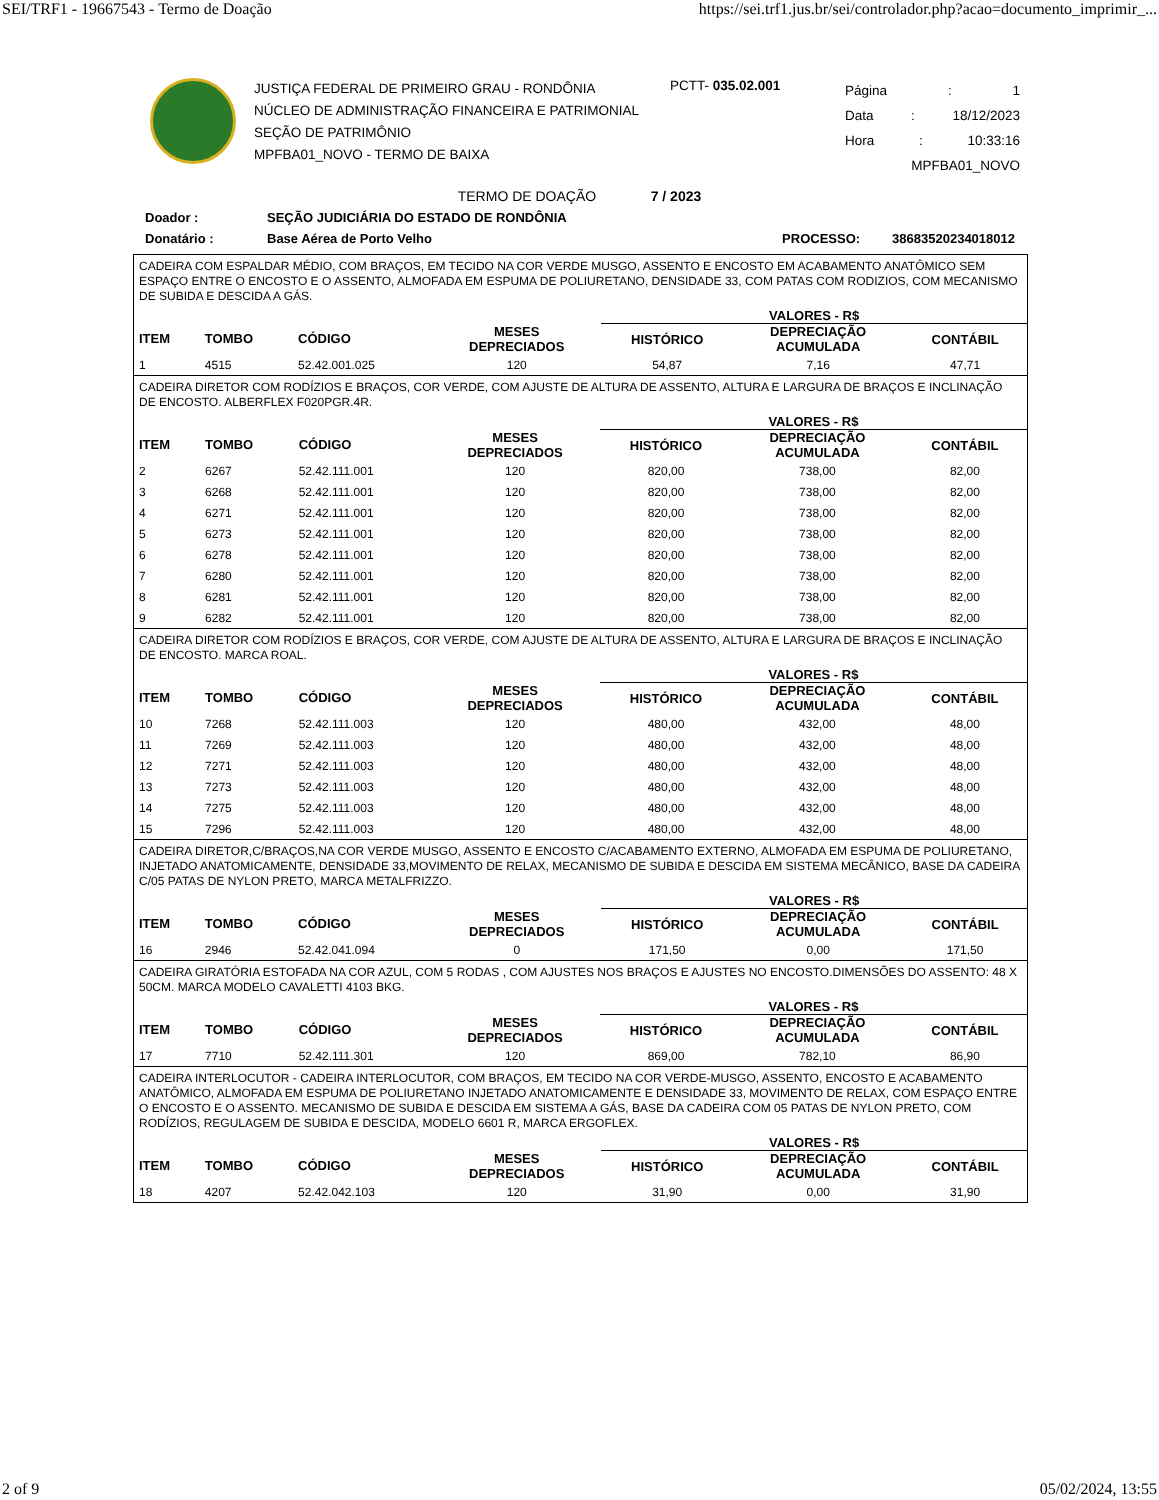SEI/TRF1 - 19667543 - Termo de Doação https://sei.trf1.jus.br/sei/controlador.php?acao=documento_imprimir_...
JUSTIÇA FEDERAL DE PRIMEIRO GRAU - RONDÔNIA
NÚCLEO DE ADMINISTRAÇÃO FINANCEIRA E PATRIMONIAL
SEÇÃO DE PATRIMÔNIO
MPFBA01_NOVO - TERMO DE BAIXA
PCTT- 035.02.001
Página: 1
Data: 18/12/2023
Hora: 10:33:16
MPFBA01_NOVO
TERMO DE DOAÇÃO 7 / 2023
Doador : SEÇÃO JUDICIÁRIA DO ESTADO DE RONDÔNIA
Donatário : Base Aérea de Porto Velho PROCESSO: 38683520234018012
CADEIRA COM ESPALDAR MÉDIO, COM BRAÇOS, EM TECIDO NA COR VERDE MUSGO, ASSENTO E ENCOSTO EM ACABAMENTO ANATÔMICO SEM ESPAÇO ENTRE O ENCOSTO E O ASSENTO, ALMOFADA EM ESPUMA DE POLIURETANO, DENSIDADE 33, COM PATAS COM RODIZIOS, COM MECANISMO DE SUBIDA E DESCIDA A GÁS.
| | | | | VALORES - R$ | | |
| --- | --- | --- | --- | --- | --- | --- |
| ITEM | TOMBO | CÓDIGO | MESES DEPRECIADOS | HISTÓRICO | DEPRECIAÇÃO ACUMULADA | CONTÁBIL |
| 1 | 4515 | 52.42.001.025 | 120 | 54,87 | 7,16 | 47,71 |
CADEIRA DIRETOR COM RODÍZIOS E BRAÇOS, COR VERDE, COM AJUSTE DE ALTURA DE ASSENTO, ALTURA E LARGURA DE BRAÇOS E INCLINAÇÃO DE ENCOSTO. ALBERFLEX F020PGR.4R.
| | | | | VALORES - R$ | | |
| --- | --- | --- | --- | --- | --- | --- |
| ITEM | TOMBO | CÓDIGO | MESES DEPRECIADOS | HISTÓRICO | DEPRECIAÇÃO ACUMULADA | CONTÁBIL |
| 2 | 6267 | 52.42.111.001 | 120 | 820,00 | 738,00 | 82,00 |
| 3 | 6268 | 52.42.111.001 | 120 | 820,00 | 738,00 | 82,00 |
| 4 | 6271 | 52.42.111.001 | 120 | 820,00 | 738,00 | 82,00 |
| 5 | 6273 | 52.42.111.001 | 120 | 820,00 | 738,00 | 82,00 |
| 6 | 6278 | 52.42.111.001 | 120 | 820,00 | 738,00 | 82,00 |
| 7 | 6280 | 52.42.111.001 | 120 | 820,00 | 738,00 | 82,00 |
| 8 | 6281 | 52.42.111.001 | 120 | 820,00 | 738,00 | 82,00 |
| 9 | 6282 | 52.42.111.001 | 120 | 820,00 | 738,00 | 82,00 |
CADEIRA DIRETOR COM RODÍZIOS E BRAÇOS, COR VERDE, COM AJUSTE DE ALTURA DE ASSENTO, ALTURA E LARGURA DE BRAÇOS E INCLINAÇÃO DE ENCOSTO. MARCA ROAL.
| | | | | VALORES - R$ | | |
| --- | --- | --- | --- | --- | --- | --- |
| ITEM | TOMBO | CÓDIGO | MESES DEPRECIADOS | HISTÓRICO | DEPRECIAÇÃO ACUMULADA | CONTÁBIL |
| 10 | 7268 | 52.42.111.003 | 120 | 480,00 | 432,00 | 48,00 |
| 11 | 7269 | 52.42.111.003 | 120 | 480,00 | 432,00 | 48,00 |
| 12 | 7271 | 52.42.111.003 | 120 | 480,00 | 432,00 | 48,00 |
| 13 | 7273 | 52.42.111.003 | 120 | 480,00 | 432,00 | 48,00 |
| 14 | 7275 | 52.42.111.003 | 120 | 480,00 | 432,00 | 48,00 |
| 15 | 7296 | 52.42.111.003 | 120 | 480,00 | 432,00 | 48,00 |
CADEIRA DIRETOR,C/BRAÇOS,NA COR VERDE MUSGO, ASSENTO E ENCOSTO C/ACABAMENTO EXTERNO, ALMOFADA EM ESPUMA DE POLIURETANO, INJETADO ANATOMICAMENTE, DENSIDADE 33,MOVIMENTO DE RELAX, MECANISMO DE SUBIDA E DESCIDA EM SISTEMA MECÂNICO, BASE DA CADEIRA C/05 PATAS DE NYLON PRETO, MARCA METALFRIZZO.
| | | | | VALORES - R$ | | |
| --- | --- | --- | --- | --- | --- | --- |
| ITEM | TOMBO | CÓDIGO | MESES DEPRECIADOS | HISTÓRICO | DEPRECIAÇÃO ACUMULADA | CONTÁBIL |
| 16 | 2946 | 52.42.041.094 | 0 | 171,50 | 0,00 | 171,50 |
CADEIRA GIRATÓRIA ESTOFADA NA COR AZUL, COM 5 RODAS , COM AJUSTES NOS BRAÇOS E AJUSTES NO ENCOSTO.DIMENSÕES DO ASSENTO: 48 X 50CM. MARCA MODELO CAVALETTI 4103 BKG.
| | | | | VALORES - R$ | | |
| --- | --- | --- | --- | --- | --- | --- |
| ITEM | TOMBO | CÓDIGO | MESES DEPRECIADOS | HISTÓRICO | DEPRECIAÇÃO ACUMULADA | CONTÁBIL |
| 17 | 7710 | 52.42.111.301 | 120 | 869,00 | 782,10 | 86,90 |
CADEIRA INTERLOCUTOR - CADEIRA INTERLOCUTOR, COM BRAÇOS, EM TECIDO NA COR VERDE-MUSGO, ASSENTO, ENCOSTO E ACABAMENTO ANATÔMICO, ALMOFADA EM ESPUMA DE POLIURETANO INJETADO ANATOMICAMENTE E DENSIDADE 33, MOVIMENTO DE RELAX, COM ESPAÇO ENTRE O ENCOSTO E O ASSENTO. MECANISMO DE SUBIDA E DESCIDA EM SISTEMA A GÁS, BASE DA CADEIRA COM 05 PATAS DE NYLON PRETO, COM RODÍZIOS, REGULAGEM DE SUBIDA E DESCIDA, MODELO 6601 R, MARCA ERGOFLEX.
| | | | | VALORES - R$ | | |
| --- | --- | --- | --- | --- | --- | --- |
| ITEM | TOMBO | CÓDIGO | MESES DEPRECIADOS | HISTÓRICO | DEPRECIAÇÃO ACUMULADA | CONTÁBIL |
| 18 | 4207 | 52.42.042.103 | 120 | 31,90 | 0,00 | 31,90 |
2 of 9 05/02/2024, 13:55